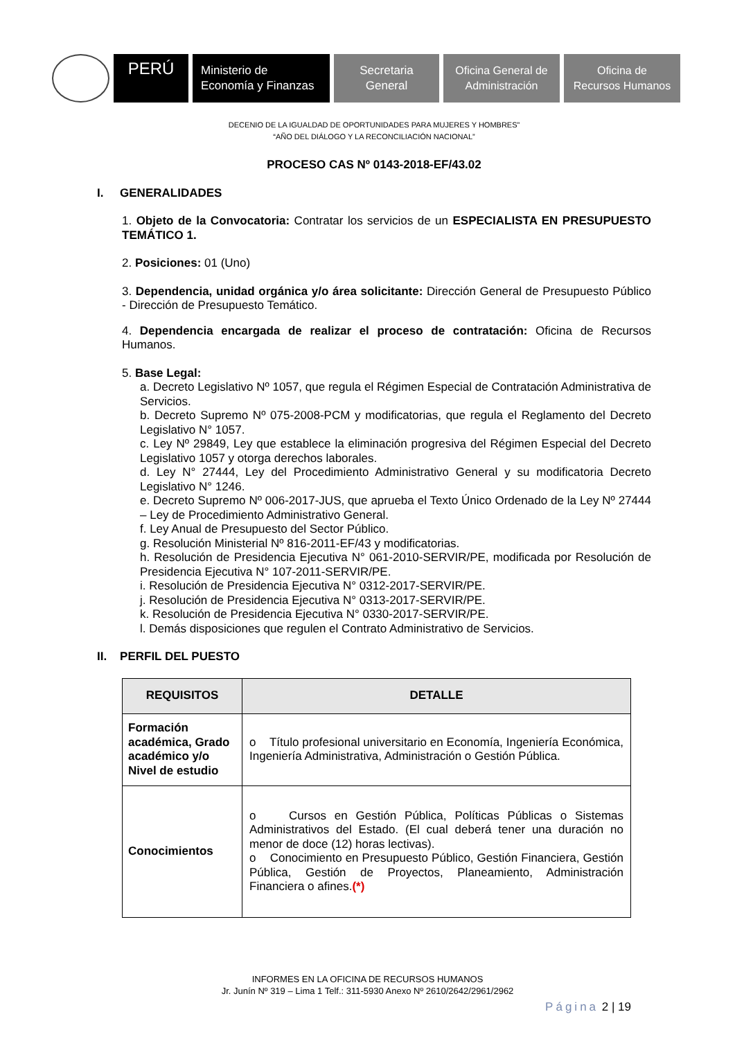PERÚ
Ministerio de
Economía y Finanzas
Secretaria
General
Oficina General de
Administración
Oficina de
Recursos Humanos
DECENIO DE LA IGUALDAD DE OPORTUNIDADES PARA MUJERES Y HOMBRES”
“AÑO DEL DIÁLOGO Y LA RECONCILIACIÓN NACIONAL”
PROCESO CAS Nº 0143-2018-EF/43.02
I. GENERALIDADES
1. Objeto de la Convocatoria: Contratar los servicios de un ESPECIALISTA EN PRESUPUESTO TEMÁTICO 1.
2. Posiciones: 01 (Uno)
3. Dependencia, unidad orgánica y/o área solicitante: Dirección General de Presupuesto Público - Dirección de Presupuesto Temático.
4. Dependencia encargada de realizar el proceso de contratación: Oficina de Recursos Humanos.
5. Base Legal:
a. Decreto Legislativo Nº 1057, que regula el Régimen Especial de Contratación Administrativa de Servicios.
b. Decreto Supremo Nº 075-2008-PCM y modificatorias, que regula el Reglamento del Decreto Legislativo N° 1057.
c. Ley Nº 29849, Ley que establece la eliminación progresiva del Régimen Especial del Decreto Legislativo 1057 y otorga derechos laborales.
d. Ley N° 27444, Ley del Procedimiento Administrativo General y su modificatoria Decreto Legislativo N° 1246.
e. Decreto Supremo Nº 006-2017-JUS, que aprueba el Texto Único Ordenado de la Ley Nº 27444 – Ley de Procedimiento Administrativo General.
f. Ley Anual de Presupuesto del Sector Público.
g. Resolución Ministerial Nº 816-2011-EF/43 y modificatorias.
h. Resolución de Presidencia Ejecutiva N° 061-2010-SERVIR/PE, modificada por Resolución de Presidencia Ejecutiva N° 107-2011-SERVIR/PE.
i. Resolución de Presidencia Ejecutiva N° 0312-2017-SERVIR/PE.
j. Resolución de Presidencia Ejecutiva N° 0313-2017-SERVIR/PE.
k. Resolución de Presidencia Ejecutiva N° 0330-2017-SERVIR/PE.
l. Demás disposiciones que regulen el Contrato Administrativo de Servicios.
II. PERFIL DEL PUESTO
| REQUISITOS | DETALLE |
| --- | --- |
| Formación académica, Grado académico y/o Nivel de estudio | o Título profesional universitario en Economía, Ingeniería Económica, Ingeniería Administrativa, Administración o Gestión Pública. |
| Conocimientos | o Cursos en Gestión Pública, Políticas Públicas o Sistemas Administrativos del Estado. (El cual deberá tener una duración no menor de doce (12) horas lectivas). o Conocimiento en Presupuesto Público, Gestión Financiera, Gestión Pública, Gestión de Proyectos, Planeamiento, Administración Financiera o afines. (*) |
INFORMES EN LA OFICINA DE RECURSOS HUMANOS
Jr. Junín Nº 319 – Lima 1 Telf.: 311-5930 Anexo Nº 2610/2642/2961/2962
Página 2 | 19